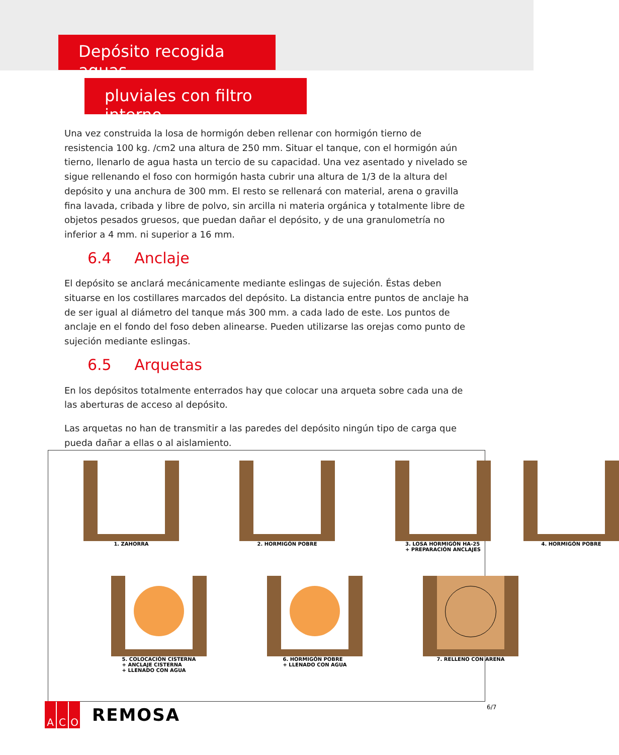Depósito recogida aguas
pluviales con filtro interno
Una vez construida la losa de hormigón deben rellenar con hormigón tierno de resistencia 100 kg. /cm2 una altura de 250 mm. Situar el tanque, con el hormigón aún tierno, llenarlo de agua hasta un tercio de su capacidad. Una vez asentado y nivelado se sigue rellenando el foso con hormigón hasta cubrir una altura de 1/3 de la altura del depósito y una anchura de 300 mm. El resto se rellenará con material, arena o gravilla fina lavada, cribada y libre de polvo, sin arcilla ni materia orgánica y totalmente libre de objetos pesados gruesos, que puedan dañar el depósito, y de una granulometría no inferior a 4 mm. ni superior a 16 mm.
6.4 Anclaje
El depósito se anclará mecánicamente mediante eslingas de sujeción. Éstas deben situarse en los costillares marcados del depósito. La distancia entre puntos de anclaje ha de ser igual al diámetro del tanque más 300 mm. a cada lado de este. Los puntos de anclaje en el fondo del foso deben alinearse. Pueden utilizarse las orejas como punto de sujeción mediante eslingas.
6.5 Arquetas
En los depósitos totalmente enterrados hay que colocar una arqueta sobre cada una de las aberturas de acceso al depósito.
Las arquetas no han de transmitir a las paredes del depósito ningún tipo de carga que pueda dañar a ellas o al aislamiento.
1. ZAHORRA
2. HORMIGÓN POBRE
3. LOSA HORMIGÓN HA-25
+ PREPARACIÓN ANCLAJES
4. HORMIGÓN POBRE
5. COLOCACIÓN CISTERNA
+ ANCLAJE CISTERNA
+ LLENADO CON AGUA
6. HORMIGÓN POBRE
+ LLENADO CON AGUA
7. RELLENO CON ARENA
A C O
REMOSA
6/7